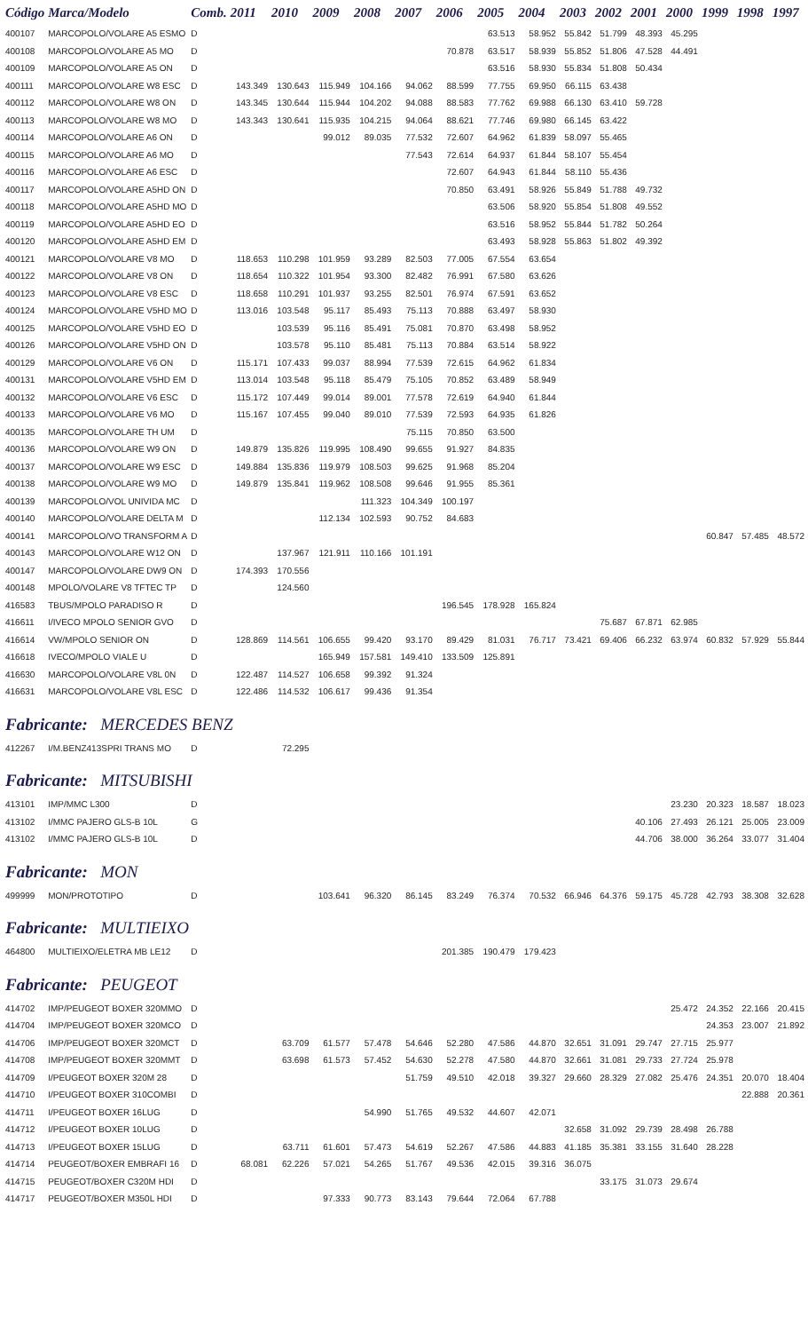| Código | Marca/Modelo | Comb. | 2011 | 2010 | 2009 | 2008 | 2007 | 2006 | 2005 | 2004 | 2003 | 2002 | 2001 | 2000 | 1999 | 1998 | 1997 |
| --- | --- | --- | --- | --- | --- | --- | --- | --- | --- | --- | --- | --- | --- | --- | --- | --- | --- |
| 400107 | MARCOPOLO/VOLARE A5 ESMO | D | | | | | | | 63.513 | 58.952 | 55.842 | 51.799 | 48.393 | 45.295 | | | |
| 400108 | MARCOPOLO/VOLARE A5 MO | D | | | | | | 70.878 | 63.517 | 58.939 | 55.852 | 51.806 | 47.528 | 44.491 | | | |
| 400109 | MARCOPOLO/VOLARE A5 ON | D | | | | | | | 63.516 | 58.930 | 55.834 | 51.808 | 50.434 | | | | |
| 400111 | MARCOPOLO/VOLARE W8 ESC | D | 143.349 | 130.643 | 115.949 | 104.166 | 94.062 | 88.599 | 77.755 | 69.950 | 66.115 | 63.438 | | | | | |
| 400112 | MARCOPOLO/VOLARE W8 ON | D | 143.345 | 130.644 | 115.944 | 104.202 | 94.088 | 88.583 | 77.762 | 69.988 | 66.130 | 63.410 | 59.728 | | | | |
| 400113 | MARCOPOLO/VOLARE W8 MO | D | 143.343 | 130.641 | 115.935 | 104.215 | 94.064 | 88.621 | 77.746 | 69.980 | 66.145 | 63.422 | | | | | |
| 400114 | MARCOPOLO/VOLARE A6 ON | D | | | 99.012 | 89.035 | 77.532 | 72.607 | 64.962 | 61.839 | 58.097 | 55.465 | | | | | |
| 400115 | MARCOPOLO/VOLARE A6 MO | D | | | | | 77.543 | 72.614 | 64.937 | 61.844 | 58.107 | 55.454 | | | | | |
| 400116 | MARCOPOLO/VOLARE A6 ESC | D | | | | | | 72.607 | 64.943 | 61.844 | 58.110 | 55.436 | | | | | |
| 400117 | MARCOPOLO/VOLARE A5HD ON | D | | | | | | 70.850 | 63.491 | 58.926 | 55.849 | 51.788 | 49.732 | | | | |
| 400118 | MARCOPOLO/VOLARE A5HD MO | D | | | | | | | 63.506 | 58.920 | 55.854 | 51.808 | 49.552 | | | | |
| 400119 | MARCOPOLO/VOLARE A5HD EO | D | | | | | | | 63.516 | 58.952 | 55.844 | 51.782 | 50.264 | | | | |
| 400120 | MARCOPOLO/VOLARE A5HD EM | D | | | | | | | 63.493 | 58.928 | 55.863 | 51.802 | 49.392 | | | | |
| 400121 | MARCOPOLO/VOLARE V8 MO | D | 118.653 | 110.298 | 101.959 | 93.289 | 82.503 | 77.005 | 67.554 | 63.654 | | | | | | | |
| 400122 | MARCOPOLO/VOLARE V8 ON | D | 118.654 | 110.322 | 101.954 | 93.300 | 82.482 | 76.991 | 67.580 | 63.626 | | | | | | | |
| 400123 | MARCOPOLO/VOLARE V8 ESC | D | 118.658 | 110.291 | 101.937 | 93.255 | 82.501 | 76.974 | 67.591 | 63.652 | | | | | | | |
| 400124 | MARCOPOLO/VOLARE V5HD MO | D | 113.016 | 103.548 | 95.117 | 85.493 | 75.113 | 70.888 | 63.497 | 58.930 | | | | | | | |
| 400125 | MARCOPOLO/VOLARE V5HD EO | D | | 103.539 | 95.116 | 85.491 | 75.081 | 70.870 | 63.498 | 58.952 | | | | | | | |
| 400126 | MARCOPOLO/VOLARE V5HD ON | D | | 103.578 | 95.110 | 85.481 | 75.113 | 70.884 | 63.514 | 58.922 | | | | | | | |
| 400129 | MARCOPOLO/VOLARE V6 ON | D | 115.171 | 107.433 | 99.037 | 88.994 | 77.539 | 72.615 | 64.962 | 61.834 | | | | | | | |
| 400131 | MARCOPOLO/VOLARE V5HD EM | D | 113.014 | 103.548 | 95.118 | 85.479 | 75.105 | 70.852 | 63.489 | 58.949 | | | | | | | |
| 400132 | MARCOPOLO/VOLARE V6 ESC | D | 115.172 | 107.449 | 99.014 | 89.001 | 77.578 | 72.619 | 64.940 | 61.844 | | | | | | | |
| 400133 | MARCOPOLO/VOLARE V6 MO | D | 115.167 | 107.455 | 99.040 | 89.010 | 77.539 | 72.593 | 64.935 | 61.826 | | | | | | | |
| 400135 | MARCOPOLO/VOLARE TH UM | D | | | | | 75.115 | 70.850 | 63.500 | | | | | | | | |
| 400136 | MARCOPOLO/VOLARE W9 ON | D | 149.879 | 135.826 | 119.995 | 108.490 | 99.655 | 91.927 | 84.835 | | | | | | | | |
| 400137 | MARCOPOLO/VOLARE W9 ESC | D | 149.884 | 135.836 | 119.979 | 108.503 | 99.625 | 91.968 | 85.204 | | | | | | | | |
| 400138 | MARCOPOLO/VOLARE W9 MO | D | 149.879 | 135.841 | 119.962 | 108.508 | 99.646 | 91.955 | 85.361 | | | | | | | | |
| 400139 | MARCOPOLO/VOL UNIVIDA MC | D | | | | 111.323 | 104.349 | 100.197 | | | | | | | | | |
| 400140 | MARCOPOLO/VOLARE DELTA M | D | | | 112.134 | 102.593 | 90.752 | 84.683 | | | | | | | | | |
| 400141 | MARCOPOLO/VO TRANSFORM A | D | | | | | | | | | | | | | 60.847 | 57.485 | 48.572 |
| 400143 | MARCOPOLO/VOLARE W12 ON | D | | 137.967 | 121.911 | 110.166 | 101.191 | | | | | | | | | | |
| 400147 | MARCOPOLO/VOLARE DW9 ON | D | 174.393 | 170.556 | | | | | | | | | | | | | |
| 400148 | MPOLO/VOLARE V8 TFTEC TP | D | | 124.560 | | | | | | | | | | | | | |
| 416583 | TBUS/MPOLO PARADISO R | D | | | | | | 196.545 | 178.928 | 165.824 | | | | | | | |
| 416611 | I/IVECO MPOLO SENIOR GVO | D | | | | | | | | | | 75.687 | 67.871 | 62.985 | | | |
| 416614 | VW/MPOLO SENIOR ON | D | 128.869 | 114.561 | 106.655 | 99.420 | 93.170 | 89.429 | 81.031 | 76.717 | 73.421 | 69.406 | 66.232 | 63.974 | 60.832 | 57.929 | 55.844 |
| 416618 | IVECO/MPOLO VIALE U | D | | | 165.949 | 157.581 | 149.410 | 133.509 | 125.891 | | | | | | | | |
| 416630 | MARCOPOLO/VOLARE V8L 0N | D | 122.487 | 114.527 | 106.658 | 99.392 | 91.324 | | | | | | | | | | |
| 416631 | MARCOPOLO/VOLARE V8L ESC | D | 122.486 | 114.532 | 106.617 | 99.436 | 91.354 | | | | | | | | | | |
| Fabricante: MERCEDES BENZ | | | | | | | | | | | | | | | | | |
| 412267 | I/M.BENZ413SPRI TRANS MO | D | | 72.295 | | | | | | | | | | | | | |
| Fabricante: MITSUBISHI | | | | | | | | | | | | | | | | | |
| 413101 | IMP/MMC L300 | D | | | | | | | | | | | | 23.230 | 20.323 | 18.587 | 18.023 |
| 413102 | I/MMC PAJERO GLS-B 10L | G | | | | | | | | | | | 40.106 | 27.493 | 26.121 | 25.005 | 23.009 |
| 413102 | I/MMC PAJERO GLS-B 10L | D | | | | | | | | | | | 44.706 | 38.000 | 36.264 | 33.077 | 31.404 |
| Fabricante: MON | | | | | | | | | | | | | | | | | |
| 499999 | MON/PROTOTIPO | D | | | 103.641 | 96.320 | 86.145 | 83.249 | 76.374 | 70.532 | 66.946 | 64.376 | 59.175 | 45.728 | 42.793 | 38.308 | 32.628 |
| Fabricante: MULTIEIXO | | | | | | | | | | | | | | | | | |
| 464800 | MULTIEIXO/ELETRA MB LE12 | D | | | | | | 201.385 | 190.479 | 179.423 | | | | | | | |
| Fabricante: PEUGEOT | | | | | | | | | | | | | | | | | |
| 414702 | IMP/PEUGEOT BOXER 320MMO | D | | | | | | | | | | | | 25.472 | 24.352 | 22.166 | 20.415 |
| 414704 | IMP/PEUGEOT BOXER 320MCO | D | | | | | | | | | | | | | 24.353 | 23.007 | 21.892 |
| 414706 | IMP/PEUGEOT BOXER 320MCT | D | | 63.709 | 61.577 | 57.478 | 54.646 | 52.280 | 47.586 | 44.870 | 32.651 | 31.091 | 29.747 | 27.715 | 25.977 | | |
| 414708 | IMP/PEUGEOT BOXER 320MMT | D | | 63.698 | 61.573 | 57.452 | 54.630 | 52.278 | 47.580 | 44.870 | 32.661 | 31.081 | 29.733 | 27.724 | 25.978 | | |
| 414709 | I/PEUGEOT BOXER 320M 28 | D | | | | | 51.759 | 49.510 | 42.018 | 39.327 | 29.660 | 28.329 | 27.082 | 25.476 | 24.351 | 20.070 | 18.404 |
| 414710 | I/PEUGEOT BOXER 310COMBI | D | | | | | | | | | | | | | | 22.888 | 20.361 |
| 414711 | I/PEUGEOT BOXER 16LUG | D | | | | 54.990 | 51.765 | 49.532 | 44.607 | 42.071 | | | | | | | |
| 414712 | I/PEUGEOT BOXER 10LUG | D | | | | | | | | | 32.658 | 31.092 | 29.739 | 28.498 | 26.788 | | |
| 414713 | I/PEUGEOT BOXER 15LUG | D | | 63.711 | 61.601 | 57.473 | 54.619 | 52.267 | 47.586 | 44.883 | 41.185 | 35.381 | 33.155 | 31.640 | 28.228 | | |
| 414714 | PEUGEOT/BOXER EMBRAFI 16 | D | 68.081 | 62.226 | 57.021 | 54.265 | 51.767 | 49.536 | 42.015 | 39.316 | 36.075 | | | | | | |
| 414715 | PEUGEOT/BOXER C320M HDI | D | | | | | | | | | | 33.175 | 31.073 | 29.674 | | | |
| 414717 | PEUGEOT/BOXER M350L HDI | D | | | 97.333 | 90.773 | 83.143 | 79.644 | 72.064 | 67.788 | | | | | | | |